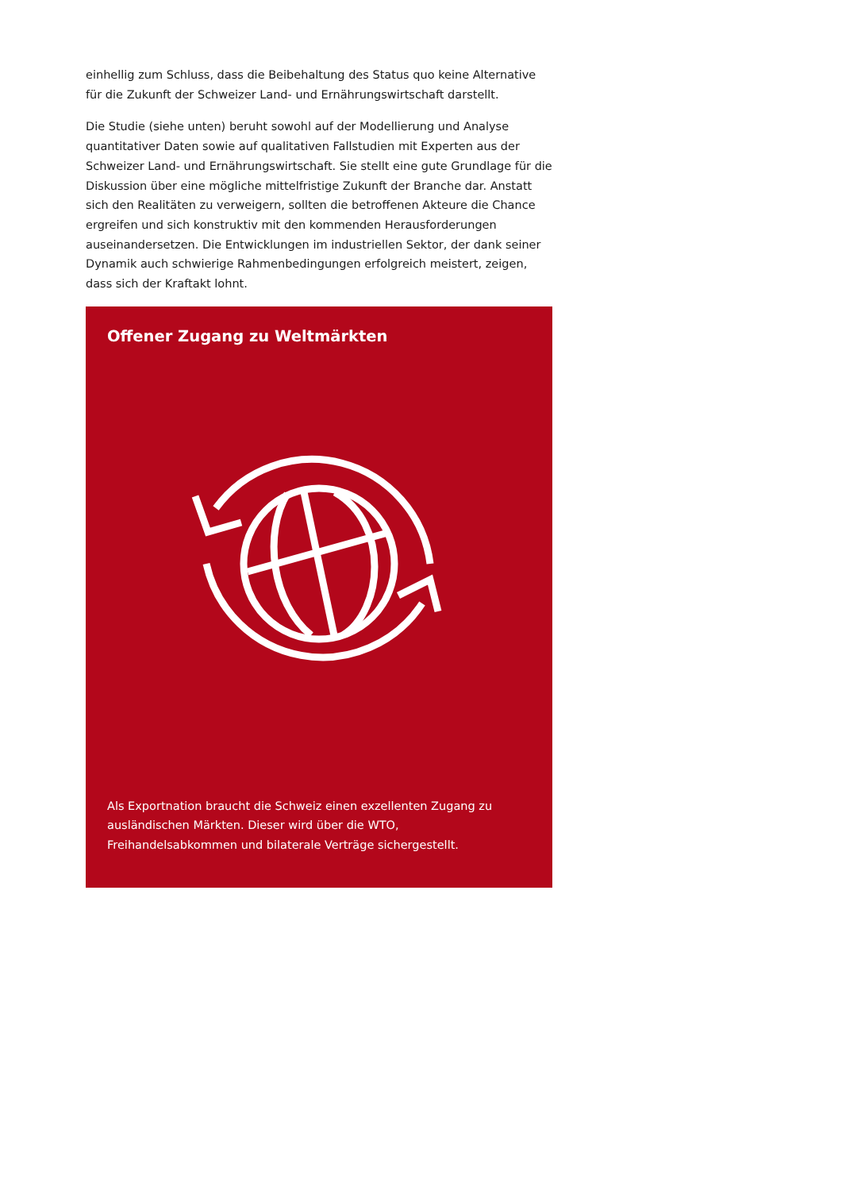einhellig zum Schluss, dass die Beibehaltung des Status quo keine Alternative für die Zukunft der Schweizer Land- und Ernährungswirtschaft darstellt.
Die Studie (siehe unten) beruht sowohl auf der Modellierung und Analyse quantitativer Daten sowie auf qualitativen Fallstudien mit Experten aus der Schweizer Land- und Ernährungswirtschaft. Sie stellt eine gute Grundlage für die Diskussion über eine mögliche mittelfristige Zukunft der Branche dar. Anstatt sich den Realitäten zu verweigern, sollten die betroffenen Akteure die Chance ergreifen und sich konstruktiv mit den kommenden Herausforderungen auseinandersetzen. Die Entwicklungen im industriellen Sektor, der dank seiner Dynamik auch schwierige Rahmenbedingungen erfolgreich meistert, zeigen, dass sich der Kraftakt lohnt.
Offener Zugang zu Weltmärkten
Als Exportnation braucht die Schweiz einen exzellenten Zugang zu ausländischen Märkten. Dieser wird über die WTO, Freihandelsabkommen und bilaterale Verträge sichergestellt.